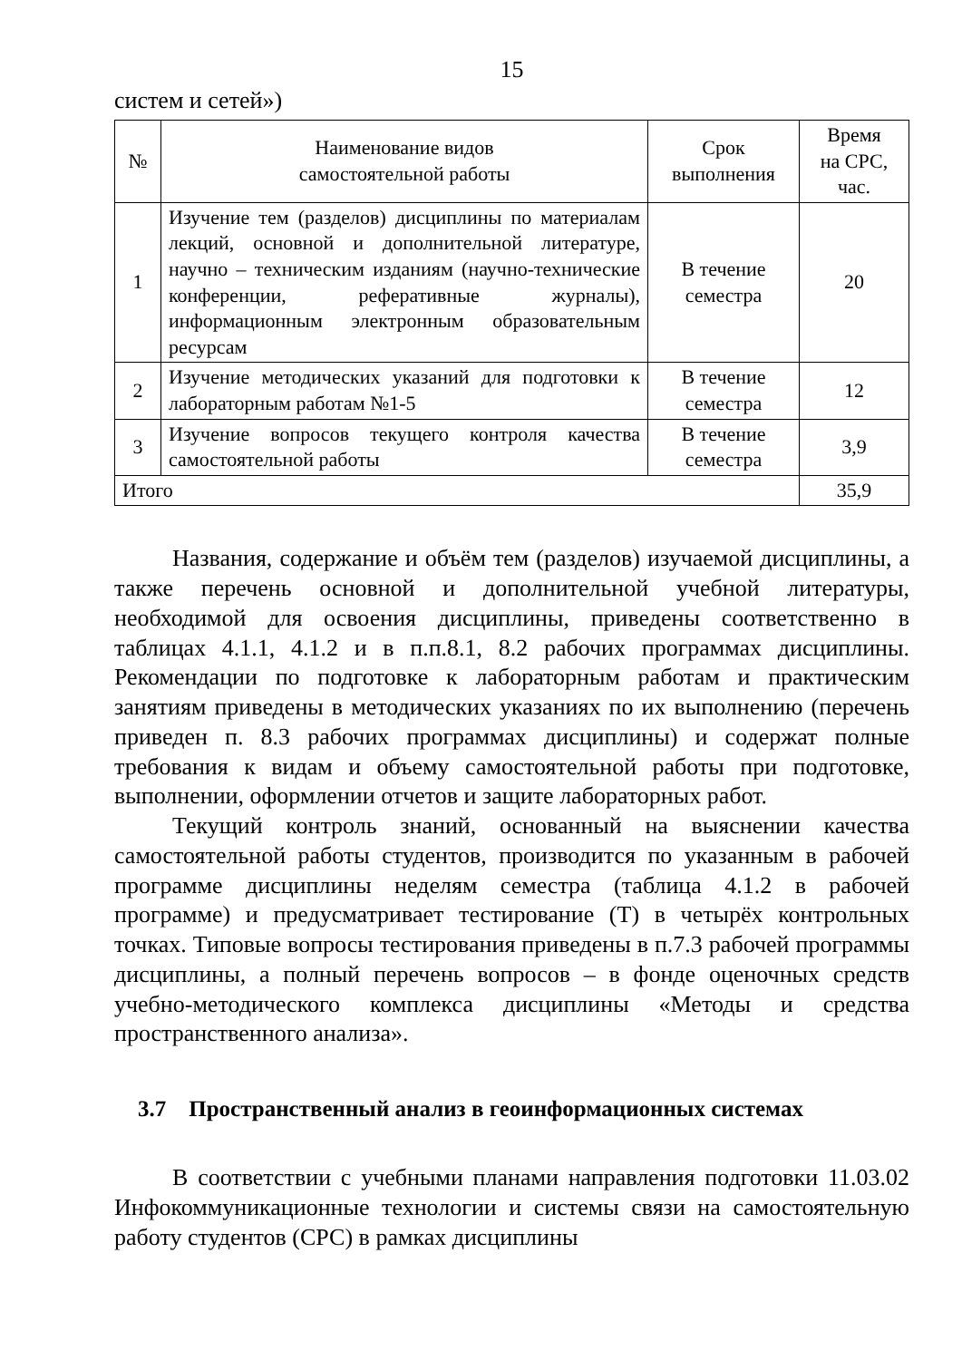15
систем и сетей»)
| № | Наименование видов самостоятельной работы | Срок выполнения | Время на СРС, час. |
| --- | --- | --- | --- |
| 1 | Изучение тем (разделов) дисциплины по материалам лекций, основной и дополнительной литературе, научно – техническим изданиям (научно-технические конференции, реферативные журналы), информационным электронным образовательным ресурсам | В течение семестра | 20 |
| 2 | Изучение методических указаний для подготовки к лабораторным работам №1-5 | В течение семестра | 12 |
| 3 | Изучение вопросов текущего контроля качества самостоятельной работы | В течение семестра | 3,9 |
| Итого | | | 35,9 |
Названия, содержание и объём тем (разделов) изучаемой дисциплины, а также перечень основной и дополнительной учебной литературы, необходимой для освоения дисциплины, приведены соответственно в таблицах 4.1.1, 4.1.2 и в п.п.8.1, 8.2 рабочих программах дисциплины. Рекомендации по подготовке к лабораторным работам и практическим занятиям приведены в методических указаниях по их выполнению (перечень приведен п. 8.3 рабочих программах дисциплины) и содержат полные требования к видам и объему самостоятельной работы при подготовке, выполнении, оформлении отчетов и защите лабораторных работ.
Текущий контроль знаний, основанный на выяснении качества самостоятельной работы студентов, производится по указанным в рабочей программе дисциплины неделям семестра (таблица 4.1.2 в рабочей программе) и предусматривает тестирование (Т) в четырёх контрольных точках. Типовые вопросы тестирования приведены в п.7.3 рабочей программы дисциплины, а полный перечень вопросов – в фонде оценочных средств учебно-методического комплекса дисциплины «Методы и средства пространственного анализа».
3.7 Пространственный анализ в геоинформационных системах
В соответствии с учебными планами направления подготовки 11.03.02 Инфокоммуникационные технологии и системы связи на самостоятельную работу студентов (СРС) в рамках дисциплины